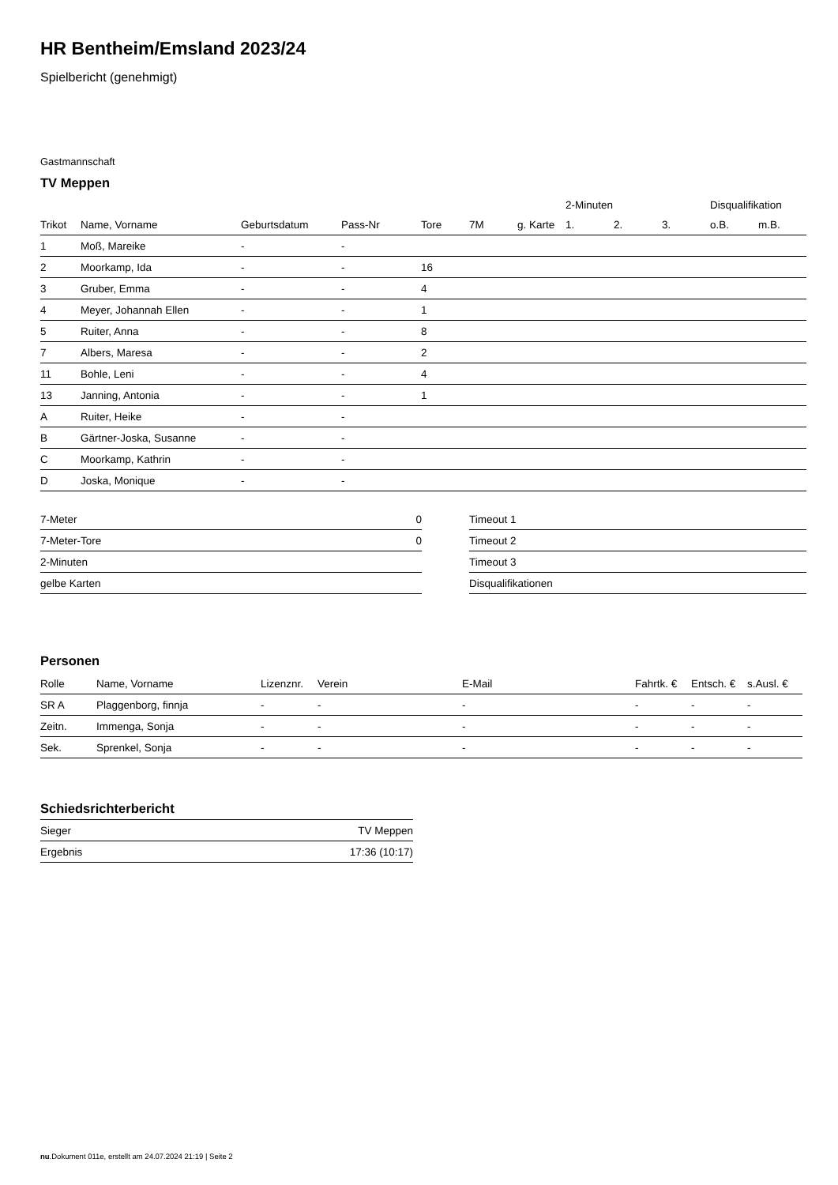HR Bentheim/Emsland 2023/24
Spielbericht (genehmigt)
Gastmannschaft
TV Meppen
| | | | | | | | 2-Minuten | | | Disqualifikation | |
| --- | --- | --- | --- | --- | --- | --- | --- | --- | --- | --- | --- |
| Trikot | Name, Vorname | Geburtsdatum | Pass-Nr | Tore | 7M | g. Karte | 1. | 2. | 3. | o.B. | m.B. |
| 1 | Moß, Mareike | - | - | | | | | | | | |
| 2 | Moorkamp, Ida | - | - | 16 | | | | | | | |
| 3 | Gruber, Emma | - | - | 4 | | | | | | | |
| 4 | Meyer, Johannah Ellen | - | - | 1 | | | | | | | |
| 5 | Ruiter, Anna | - | - | 8 | | | | | | | |
| 7 | Albers, Maresa | - | - | 2 | | | | | | | |
| 11 | Bohle, Leni | - | - | 4 | | | | | | | |
| 13 | Janning, Antonia | - | - | 1 | | | | | | | |
| A | Ruiter, Heike | - | - | | | | | | | | |
| B | Gärtner-Joska, Susanne | - | - | | | | | | | | |
| C | Moorkamp, Kathrin | - | - | | | | | | | | |
| D | Joska, Monique | - | - | | | | | | | | |
| 7-Meter | 0 |
| 7-Meter-Tore | 0 |
| 2-Minuten | |
| gelbe Karten | |
| Timeout 1 |
| Timeout 2 |
| Timeout 3 |
| Disqualifikationen |
Personen
| Rolle | Name, Vorname | Lizenznr. | Verein | E-Mail | Fahrtk. € | Entsch. € | s.Ausl. € |
| --- | --- | --- | --- | --- | --- | --- | --- |
| SR A | Plaggenborg, finnja | - | - | - | - | - | - |
| Zeitn. | Immenga, Sonja | - | - | - | - | - | - |
| Sek. | Sprenkel, Sonja | - | - | - | - | - | - |
Schiedsrichterbericht
| Sieger | TV Meppen |
| Ergebnis | 17:36 (10:17) |
nu.Dokument 011e, erstellt am 24.07.2024 21:19 | Seite 2